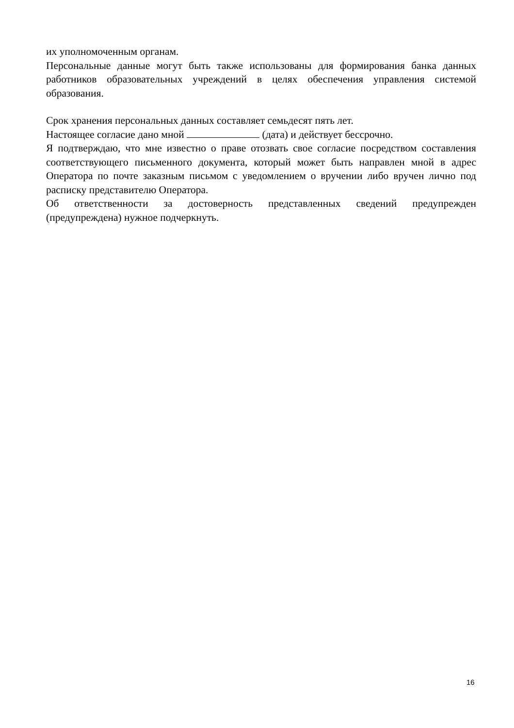их уполномоченным органам.
Персональные данные могут быть также использованы для формирования банка данных работников образовательных учреждений в целях обеспечения управления системой образования.
Срок хранения персональных данных составляет семьдесят пять лет.
Настоящее согласие дано мной (дата) и действует бессрочно.
Я подтверждаю, что мне известно о праве отозвать свое согласие посредством составления соответствующего письменного документа, который может быть направлен мной в адрес Оператора по почте заказным письмом с уведомлением о вручении либо вручен лично под расписку представителю Оператора.
Об ответственности за достоверность представленных сведений предупрежден (предупреждена) нужное подчеркнуть.
16